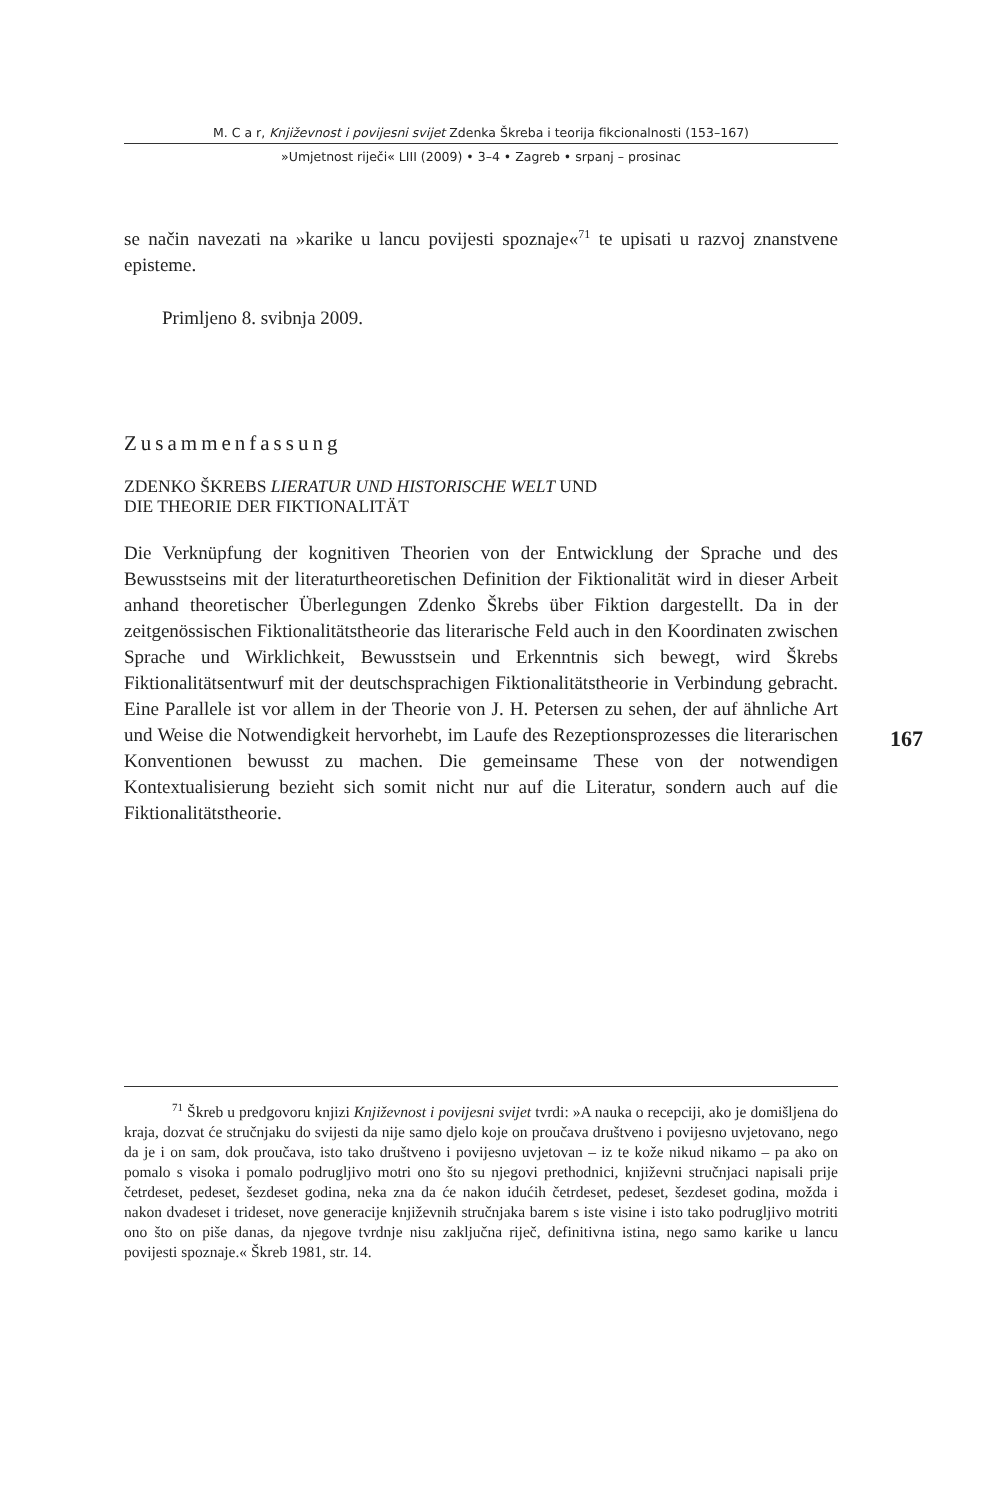M. C a r, Književnost i povijesni svijet Zdenka Škreba i teorija fikcionalnosti (153–167)
»Umjetnost riječi« LIII (2009) • 3–4 • Zagreb • srpanj – prosinac
se način navezati na »karike u lancu povijesti spoznaje«<sup>71</sup> te upisati u razvoj znanstvene episteme.
Primljeno 8. svibnja 2009.
Zusammenfassung
ZDENKO ŠKREBS LIERATUR UND HISTORISCHE WELT UND
DIE THEORIE DER FIKTIONALITÄT
Die Verknüpfung der kognitiven Theorien von der Entwicklung der Sprache und des Bewusstseins mit der literaturtheoretischen Definition der Fiktionalität wird in dieser Arbeit anhand theoretischer Überlegungen Zdenko Škrebs über Fiktion dargestellt. Da in der zeitgenössischen Fiktionalitätstheorie das literarische Feld auch in den Koordinaten zwischen Sprache und Wirklichkeit, Bewusstsein und Erkenntnis sich bewegt, wird Škrebs Fiktionalitätsentwurf mit der deutschsprachigen Fiktionalitätstheorie in Verbindung gebracht. Eine Parallele ist vor allem in der Theorie von J. H. Petersen zu sehen, der auf ähnliche Art und Weise die Notwendigkeit hervorhebt, im Laufe des Rezeptionsprozesses die literarischen Konventionen bewusst zu machen. Die gemeinsame These von der notwendigen Kontextualisierung bezieht sich somit nicht nur auf die Literatur, sondern auch auf die Fiktionalitätstheorie.
167
<sup>71</sup> Škreb u predgovoru knjizi Književnost i povijesni svijet tvrdi: »A nauka o recepciji, ako je domišljena do kraja, dozvat će stručnjaku do svijesti da nije samo djelo koje on proučava društveno i povijesno uvjetovano, nego da je i on sam, dok proučava, isto tako društveno i povijesno uvjetovan – iz te kože nikud nikamo – pa ako on pomalo s visoka i pomalo podrugljivo motri ono što su njegovi prethodnici, književni stručnjaci napisali prije četrdeset, pedeset, šezdeset godina, neka zna da će nakon idućih četrdeset, pedeset, šezdeset godina, možda i nakon dvadeset i trideset, nove generacije književnih stručnjaka barem s iste visine i isto tako podrugljivo motriti ono što on piše danas, da njegove tvrdnje nisu zaključna riječ, definitivna istina, nego samo karike u lancu povijesti spoznaje.« Škreb 1981, str. 14.